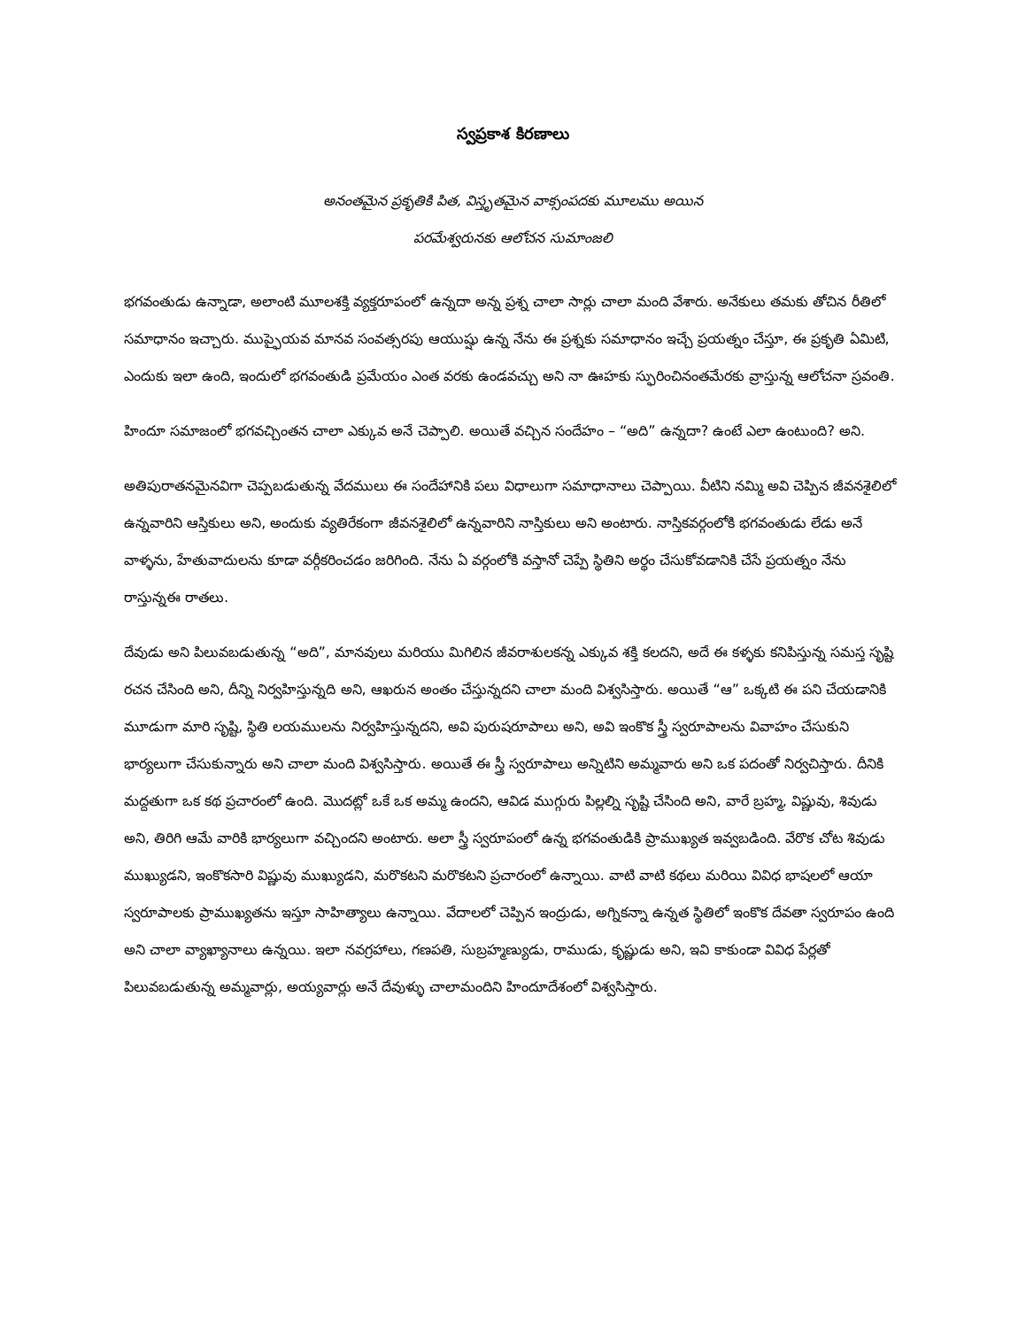స్వప్రకాశ కిరణాలు
అనంతమైన ప్రకృతికి పిత, విస్తృతమైన వాక్సంపదకు మూలము అయిన
పరమేశ్వరునకు ఆలోచన సుమాంజలి
భగవంతుడు ఉన్నాడా, అలాంటి మూలశక్తి వ్యక్తరూపంలో ఉన్నదా అన్న ప్రశ్న చాలా సార్లు చాలా మంది వేశారు. అనేకులు తమకు తోచిన రీతిలో సమాధానం ఇచ్చారు. ముప్ఫైయవ మానవ సంవత్సరపు ఆయుష్షు ఉన్న నేను ఈ ప్రశ్నకు సమాధానం ఇచ్చే ప్రయత్నం చేస్తూ, ఈ ప్రకృతి ఏమిటి, ఎందుకు ఇలా ఉంది, ఇందులో భగవంతుడి ప్రమేయం ఎంత వరకు ఉండవచ్చు అని నా ఊహకు స్ఫురించినంతమేరకు వ్రాస్తున్న ఆలోచనా స్రవంతి.
హిందూ సమాజంలో భగవచ్చింతన చాలా ఎక్కువ అనే చెప్పాలి. అయితే వచ్చిన సందేహం – “అది” ఉన్నదా? ఉంటే ఎలా ఉంటుంది? అని.
అతిపురాతనమైనవిగా చెప్పబడుతున్న వేదములు ఈ సందేహానికి పలు విధాలుగా సమాధానాలు చెప్పాయి. వీటిని నమ్మి అవి చెప్పిన జీవనశైలిలో ఉన్నవారిని ఆస్తికులు అని, అందుకు వ్యతిరేకంగా జీవనశైలిలో ఉన్నవారిని నాస్తికులు అని అంటారు. నాస్తికవర్గంలోకి భగవంతుడు లేడు అనే వాళ్ళను, హేతువాదులను కూడా వర్గీకరించడం జరిగింది. నేను ఏ వర్గంలోకి వస్తానో చెప్పే స్థితిని అర్థం చేసుకోవడానికి చేసే ప్రయత్నం నేను రాస్తున్నఈ రాతలు.
దేవుడు అని పిలువబడుతున్న “అది”, మానవులు మరియు మిగిలిన జీవరాశులకన్న ఎక్కువ శక్తి కలదని, అదే ఈ కళ్ళకు కనిపిస్తున్న సమస్త సృష్టి రచన చేసింది అని, దీన్ని నిర్వహిస్తున్నది అని, ఆఖరున అంతం చేస్తున్నదని చాలా మంది విశ్వసిస్తారు. అయితే “ఆ” ఒక్కటి ఈ పని చేయడానికి మూడుగా మారి సృష్టి, స్థితి లయములను నిర్వహిస్తున్నదని, అవి పురుషరూపాలు అని, అవి ఇంకొక స్త్రీ స్వరూపాలను వివాహం చేసుకుని భార్యలుగా చేసుకున్నారు అని చాలా మంది విశ్వసిస్తారు. అయితే ఈ స్త్రీ స్వరూపాలు అన్నిటిని అమ్మవారు అని ఒక పదంతో నిర్వచిస్తారు. దీనికి మద్దతుగా ఒక కథ ప్రచారంలో ఉంది. మొదట్లో ఒకే ఒక అమ్మ ఉందని, ఆవిడ ముగ్గురు పిల్లల్ని సృష్టి చేసింది అని, వారే బ్రహ్మ, విష్ణువు, శివుడు అని, తిరిగి ఆమే వారికి భార్యలుగా వచ్చిందని అంటారు. అలా స్త్రీ స్వరూపంలో ఉన్న భగవంతుడికి ప్రాముఖ్యత ఇవ్వబడింది. వేరొక చోట శివుడు ముఖ్యుడని, ఇంకొకసారి విష్ణువు ముఖ్యుడని, మరొకటని మరొకటని ప్రచారంలో ఉన్నాయి. వాటి వాటి కథలు మరియి వివిధ భాషలలో ఆయా స్వరూపాలకు ప్రాముఖ్యతను ఇస్తూ సాహిత్యాలు ఉన్నాయి. వేదాలలో చెప్పిన ఇంద్రుడు, అగ్నికన్నా ఉన్నత స్థితిలో ఇంకొక దేవతా స్వరూపం ఉంది అని చాలా వ్యాఖ్యానాలు ఉన్నయి. ఇలా నవగ్రహాలు, గణపతి, సుబ్రహ్మణ్యుడు, రాముడు, కృష్ణుడు అని, ఇవి కాకుండా వివిధ పేర్లతో పిలువబడుతున్న అమ్మవార్లు, అయ్యవార్లు అనే దేవుళ్ళు చాలామందిని హిందూదేశంలో విశ్వసిస్తారు.